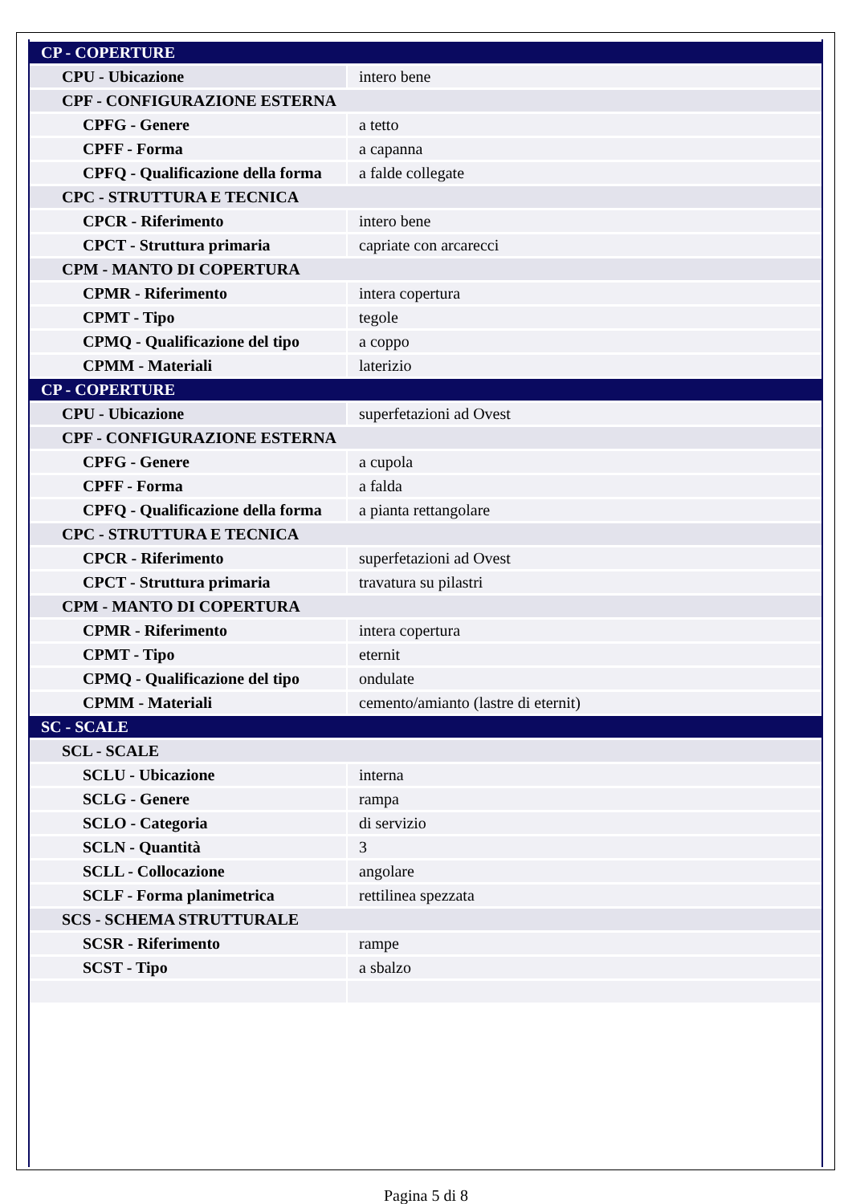| CP - COPERTURE | |
| CPU - Ubicazione | intero bene |
| CPF - CONFIGURAZIONE ESTERNA | |
| CPFG - Genere | a tetto |
| CPFF - Forma | a capanna |
| CPFQ - Qualificazione della forma | a falde collegate |
| CPC - STRUTTURA E TECNICA | |
| CPCR - Riferimento | intero bene |
| CPCT - Struttura primaria | capriate con arcarecci |
| CPM - MANTO DI COPERTURA | |
| CPMR - Riferimento | intera copertura |
| CPMT - Tipo | tegole |
| CPMQ - Qualificazione del tipo | a coppo |
| CPMM - Materiali | laterizio |
| CP - COPERTURE | |
| CPU - Ubicazione | superfetazioni ad Ovest |
| CPF - CONFIGURAZIONE ESTERNA | |
| CPFG - Genere | a cupola |
| CPFF - Forma | a falda |
| CPFQ - Qualificazione della forma | a pianta rettangolare |
| CPC - STRUTTURA E TECNICA | |
| CPCR - Riferimento | superfetazioni ad Ovest |
| CPCT - Struttura primaria | travatura su pilastri |
| CPM - MANTO DI COPERTURA | |
| CPMR - Riferimento | intera copertura |
| CPMT - Tipo | eternit |
| CPMQ - Qualificazione del tipo | ondulate |
| CPMM - Materiali | cemento/amianto (lastre di eternit) |
| SC - SCALE | |
| SCL - SCALE | |
| SCLU - Ubicazione | interna |
| SCLG - Genere | rampa |
| SCLO - Categoria | di servizio |
| SCLN - Quantità | 3 |
| SCLL - Collocazione | angolare |
| SCLF - Forma planimetrica | rettilinea spezzata |
| SCS - SCHEMA STRUTTURALE | |
| SCSR - Riferimento | rampe |
| SCST - Tipo | a sbalzo |
Pagina 5 di 8